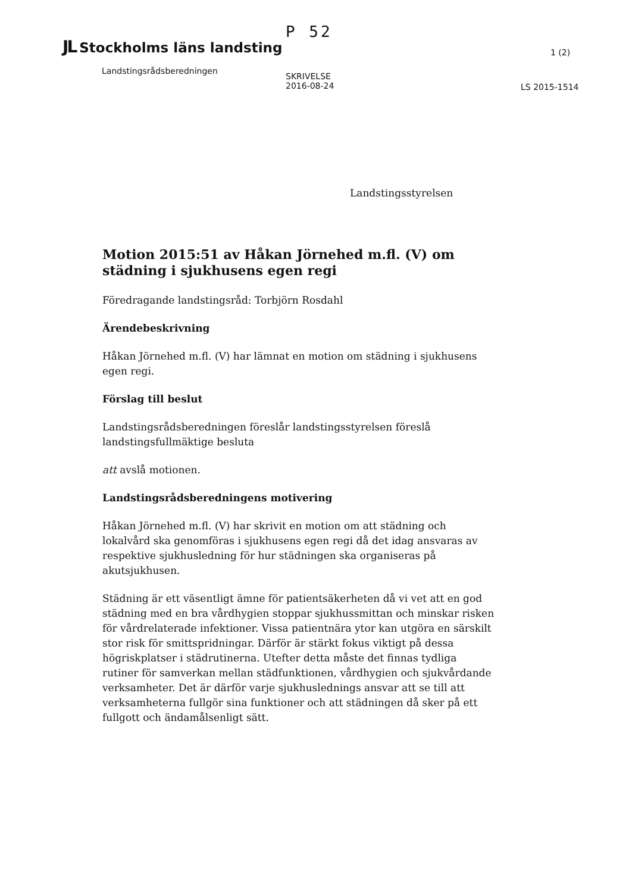JL Stockholms läns landsting
Landstingsrådsberedningen
P 52
SKRIVELSE
2016-08-24
1 (2)
LS 2015-1514
Landstingsstyrelsen
Motion 2015:51 av Håkan Jörnehed m.fl. (V) om städning i sjukhusens egen regi
Föredragande landstingsråd: Torbjörn Rosdahl
Ärendebeskrivning
Håkan Jörnehed m.fl. (V) har lämnat en motion om städning i sjukhusens egen regi.
Förslag till beslut
Landstingsrådsberedningen föreslår landstingsstyrelsen föreslå landstingsfullmäktige besluta
att avslå motionen.
Landstingsrådsberedningens motivering
Håkan Jörnehed m.fl. (V) har skrivit en motion om att städning och lokalvård ska genomföras i sjukhusens egen regi då det idag ansvaras av respektive sjukhusledning för hur städningen ska organiseras på akutsjukhusen.
Städning är ett väsentligt ämne för patientsäkerheten då vi vet att en god städning med en bra vårdhygien stoppar sjukhussmittan och minskar risken för vårdrelaterade infektioner. Vissa patientnära ytor kan utgöra en särskilt stor risk för smittspridningar. Därför är stärkt fokus viktigt på dessa högriskplatser i städrutinerna. Utefter detta måste det finnas tydliga rutiner för samverkan mellan städfunktionen, vårdhygien och sjukvårdande verksamheter. Det är därför varje sjukhuslednings ansvar att se till att verksamheterna fullgör sina funktioner och att städningen då sker på ett fullgott och ändamålsenligt sätt.